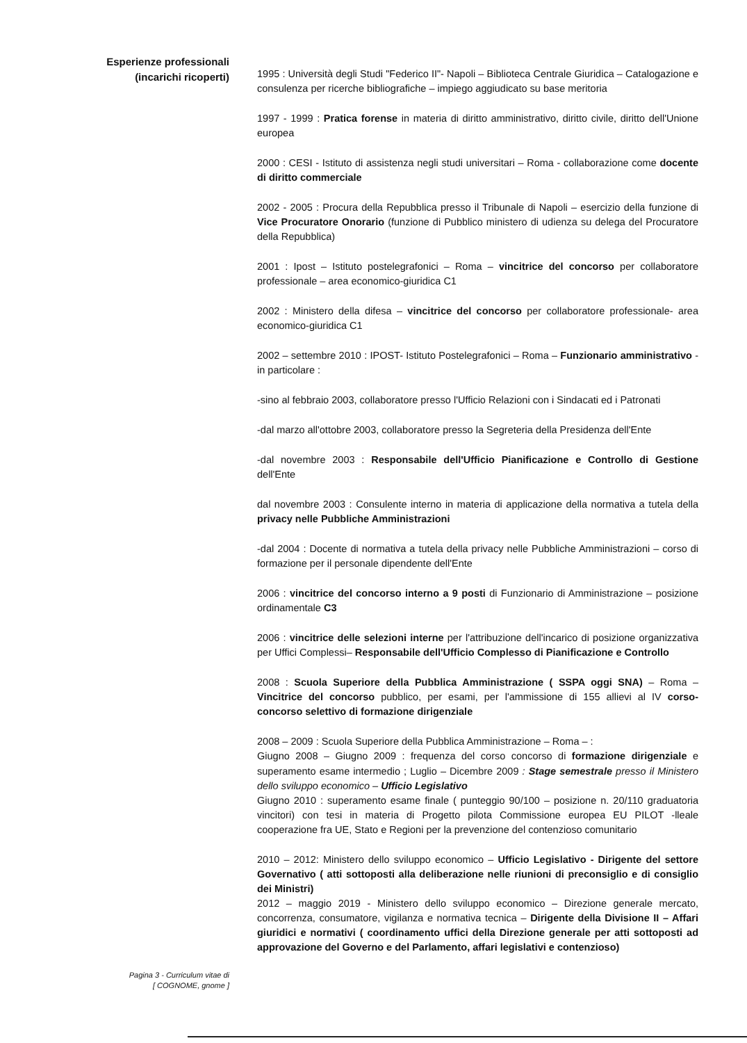Esperienze professionali
(incarichi ricoperti)
1995 : Università degli Studi "Federico II"- Napoli – Biblioteca Centrale Giuridica – Catalogazione e consulenza per ricerche bibliografiche – impiego aggiudicato su base meritoria
1997 - 1999 : Pratica forense in materia di diritto amministrativo, diritto civile, diritto dell'Unione europea
2000 : CESI - Istituto di assistenza negli studi universitari – Roma - collaborazione come docente di diritto commerciale
2002 - 2005 : Procura della Repubblica presso il Tribunale di Napoli – esercizio della funzione di Vice Procuratore Onorario (funzione di Pubblico ministero di udienza su delega del Procuratore della Repubblica)
2001 : Ipost – Istituto postelegrafonici – Roma – vincitrice del concorso per collaboratore professionale – area economico-giuridica C1
2002 : Ministero della difesa – vincitrice del concorso per collaboratore professionale- area economico-giuridica C1
2002 – settembre 2010 : IPOST- Istituto Postelegrafonici – Roma – Funzionario amministrativo - in particolare :
-sino al febbraio 2003, collaboratore presso l'Ufficio Relazioni con i Sindacati ed i Patronati
-dal marzo all'ottobre 2003, collaboratore presso la Segreteria della Presidenza dell'Ente
-dal novembre 2003 : Responsabile dell'Ufficio Pianificazione e Controllo di Gestione dell'Ente
dal novembre 2003 : Consulente interno in materia di applicazione della normativa a tutela della privacy nelle Pubbliche Amministrazioni
-dal 2004 : Docente di normativa a tutela della privacy nelle Pubbliche Amministrazioni – corso di formazione per il personale dipendente dell'Ente
2006 : vincitrice del concorso interno a 9 posti di Funzionario di Amministrazione – posizione ordinamentale C3
2006 : vincitrice delle selezioni interne per l'attribuzione dell'incarico di posizione organizzativa per Uffici Complessi– Responsabile dell'Ufficio Complesso di Pianificazione e Controllo
2008 : Scuola Superiore della Pubblica Amministrazione ( SSPA oggi SNA) – Roma – Vincitrice del concorso pubblico, per esami, per l'ammissione di 155 allievi al IV corso-concorso selettivo di formazione dirigenziale
2008 – 2009 : Scuola Superiore della Pubblica Amministrazione – Roma – :
Giugno 2008 – Giugno 2009 : frequenza del corso concorso di formazione dirigenziale e superamento esame intermedio ; Luglio – Dicembre 2009 : Stage semestrale presso il Ministero dello sviluppo economico – Ufficio Legislativo
Giugno 2010 : superamento esame finale ( punteggio 90/100 – posizione n. 20/110 graduatoria vincitori) con tesi in materia di Progetto pilota Commissione europea EU PILOT -lleale cooperazione fra UE, Stato e Regioni per la prevenzione del contenzioso comunitario
2010 – 2012: Ministero dello sviluppo economico – Ufficio Legislativo - Dirigente del settore Governativo ( atti sottoposti alla deliberazione nelle riunioni di preconsiglio e di consiglio dei Ministri)
2012 – maggio 2019 - Ministero dello sviluppo economico – Direzione generale mercato, concorrenza, consumatore, vigilanza e normativa tecnica – Dirigente della Divisione II – Affari giuridici e normativi ( coordinamento uffici della Direzione generale per atti sottoposti ad approvazione del Governo e del Parlamento, affari legislativi e contenzioso)
Pagina 3 - Curriculum vitae di
[ COGNOME, gnome ]